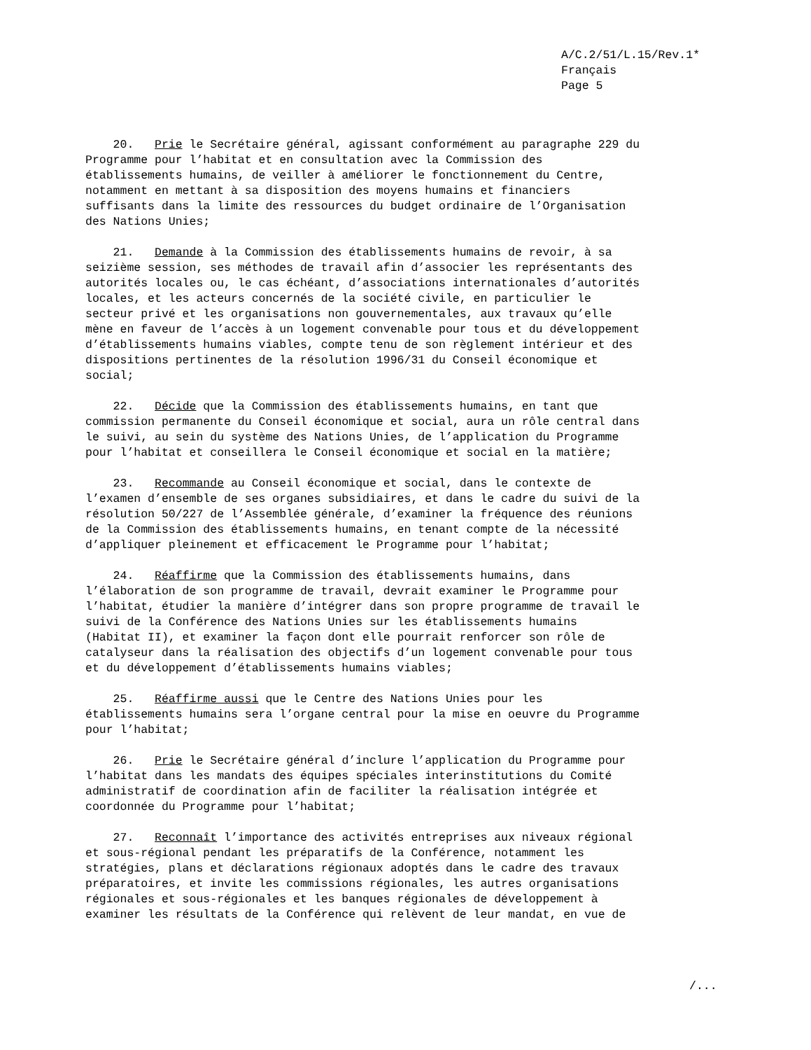A/C.2/51/L.15/Rev.1*
Français
Page 5
20. Prie le Secrétaire général, agissant conformément au paragraphe 229 du Programme pour l’habitat et en consultation avec la Commission des établissements humains, de veiller à améliorer le fonctionnement du Centre, notamment en mettant à sa disposition des moyens humains et financiers suffisants dans la limite des ressources du budget ordinaire de l’Organisation des Nations Unies;
21. Demande à la Commission des établissements humains de revoir, à sa seizième session, ses méthodes de travail afin d’associer les représentants des autorités locales ou, le cas échéant, d’associations internationales d’autorités locales, et les acteurs concernés de la société civile, en particulier le secteur privé et les organisations non gouvernementales, aux travaux qu’elle mène en faveur de l’accès à un logement convenable pour tous et du développement d’établissements humains viables, compte tenu de son règlement intérieur et des dispositions pertinentes de la résolution 1996/31 du Conseil économique et social;
22. Décide que la Commission des établissements humains, en tant que commission permanente du Conseil économique et social, aura un rôle central dans le suivi, au sein du système des Nations Unies, de l’application du Programme pour l’habitat et conseillera le Conseil économique et social en la matière;
23. Recommande au Conseil économique et social, dans le contexte de l’examen d’ensemble de ses organes subsidiaires, et dans le cadre du suivi de la résolution 50/227 de l’Assemblée générale, d’examiner la fréquence des réunions de la Commission des établissements humains, en tenant compte de la nécessité d’appliquer pleinement et efficacement le Programme pour l’habitat;
24. Réaffirme que la Commission des établissements humains, dans l’élaboration de son programme de travail, devrait examiner le Programme pour l’habitat, étudier la manière d’intégrer dans son propre programme de travail le suivi de la Conférence des Nations Unies sur les établissements humains (Habitat II), et examiner la façon dont elle pourrait renforcer son rôle de catalyseur dans la réalisation des objectifs d’un logement convenable pour tous et du développement d’établissements humains viables;
25. Réaffirme aussi que le Centre des Nations Unies pour les établissements humains sera l’organe central pour la mise en oeuvre du Programme pour l’habitat;
26. Prie le Secrétaire général d’inclure l’application du Programme pour l’habitat dans les mandats des équipes spéciales interinstitutions du Comité administratif de coordination afin de faciliter la réalisation intégrée et coordonnée du Programme pour l’habitat;
27. Reconnaît l’importance des activités entreprises aux niveaux régional et sous-régional pendant les préparatifs de la Conférence, notamment les stratégies, plans et déclarations régionaux adoptés dans le cadre des travaux préparatoires, et invite les commissions régionales, les autres organisations régionales et sous-régionales et les banques régionales de développement à examiner les résultats de la Conférence qui relèvent de leur mandat, en vue de
/...